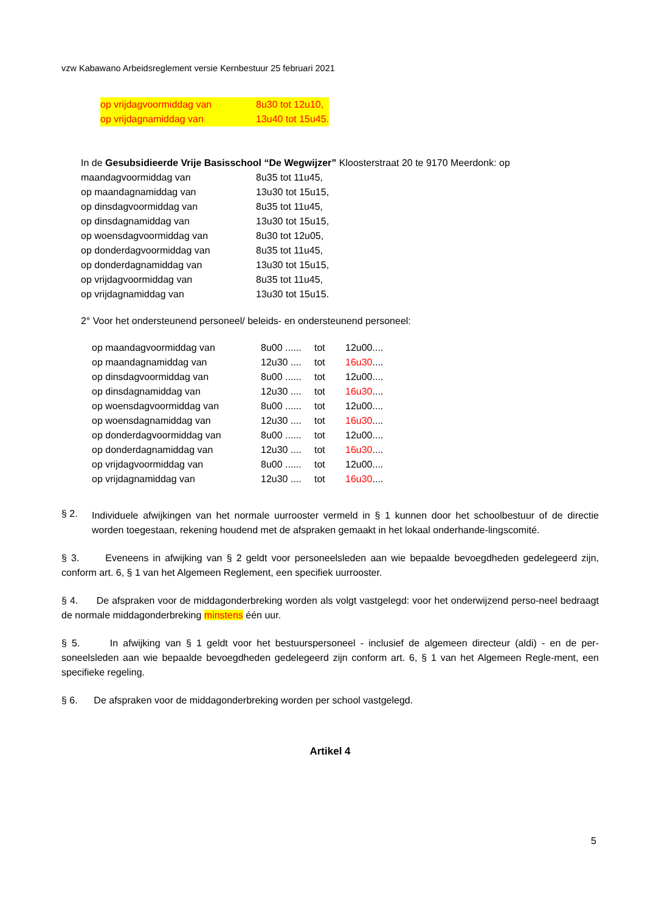vzw Kabawano Arbeidsreglement versie Kernbestuur 25 februari 2021
| op vrijdagvoormiddag van | 8u30 tot 12u10, |
| op vrijdagnamiddag van | 13u40 tot 15u45. |
In de Gesubsidieerde Vrije Basisschool “De Wegwijzer” Kloosterstraat 20 te 9170 Meerdonk: op
| maandagvoormiddag van | 8u35 tot 11u45, |
| op maandagnamiddag van | 13u30 tot 15u15, |
| op dinsdagvoormiddag van | 8u35 tot 11u45, |
| op dinsdagnamiddag van | 13u30 tot 15u15, |
| op woensdagvoormiddag van | 8u30 tot 12u05, |
| op donderdagvoormiddag van | 8u35 tot 11u45, |
| op donderdagnamiddag van | 13u30 tot 15u15, |
| op vrijdagvoormiddag van | 8u35 tot 11u45, |
| op vrijdagnamiddag van | 13u30 tot 15u15. |
2° Voor het ondersteunend personeel/ beleids- en ondersteunend personeel:
| op maandagvoormiddag van | 8u00 ...... | tot | 12u00.... |
| op maandagnamiddag van | 12u30 .... | tot | 16u30 .... |
| op dinsdagvoormiddag van | 8u00 ...... | tot | 12u00.... |
| op dinsdagnamiddag van | 12u30 .... | tot | 16u30 .... |
| op woensdagvoormiddag van | 8u00 ...... | tot | 12u00.... |
| op woensdagnamiddag van | 12u30 .... | tot | 16u30 .... |
| op donderdagvoormiddag van | 8u00 ...... | tot | 12u00.... |
| op donderdagnamiddag van | 12u30 .... | tot | 16u30 .... |
| op vrijdagvoormiddag van | 8u00 ...... | tot | 12u00.... |
| op vrijdagnamiddag van | 12u30 .... | tot | 16u30 .... |
§ 2.
Individuele afwijkingen van het normale uurrooster vermeld in § 1 kunnen door het schoolbestuur of de directie worden toegestaan, rekening houdend met de afspraken gemaakt in het lokaal onderhande-lingscomité.
§ 3. Eveneens in afwijking van § 2 geldt voor personeelsleden aan wie bepaalde bevoegdheden gedelegeerd zijn, conform art. 6, § 1 van het Algemeen Reglement, een specifiek uurrooster.
§ 4. De afspraken voor de middagonderbreking worden als volgt vastgelegd: voor het onderwijzend perso-neel bedraagt de normale middagonderbreking minstens één uur.
§ 5. In afwijking van § 1 geldt voor het bestuurspersoneel - inclusief de algemeen directeur (aldi) - en de per-soneelsleden aan wie bepaalde bevoegdheden gedelegeerd zijn conform art. 6, § 1 van het Algemeen Regle-ment, een specifieke regeling.
§ 6. De afspraken voor de middagonderbreking worden per school vastgelegd.
Artikel 4
5